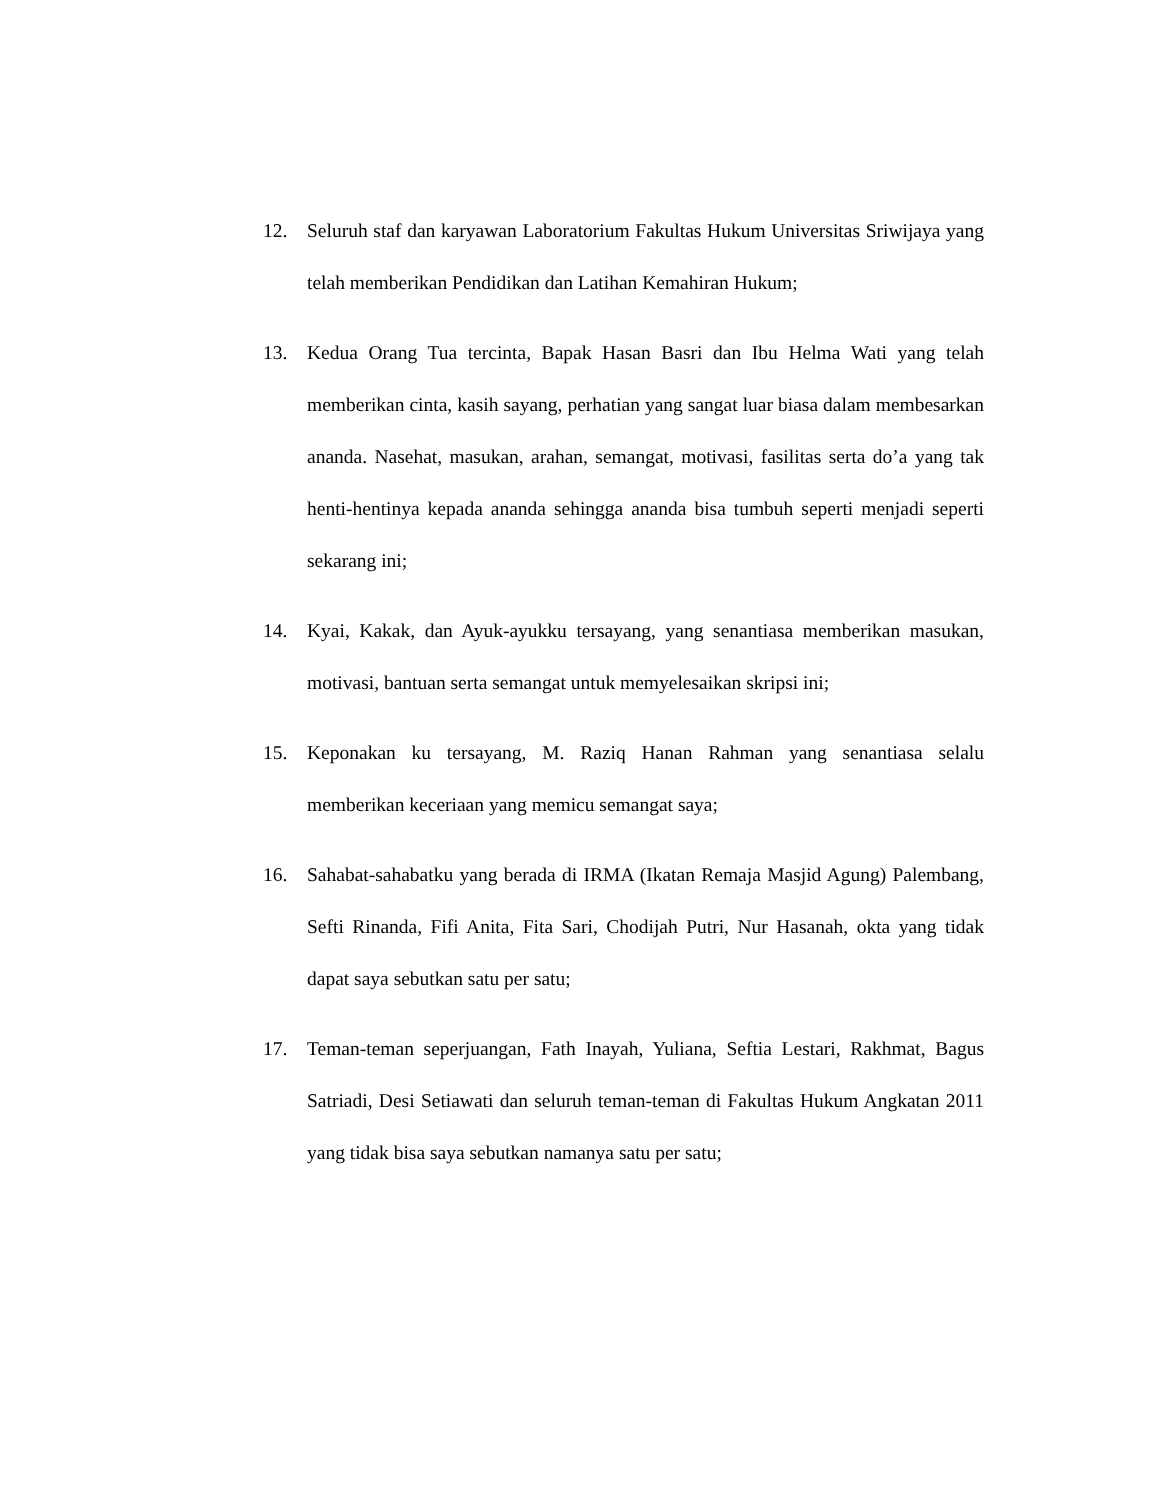12. Seluruh staf dan karyawan Laboratorium Fakultas Hukum Universitas Sriwijaya yang telah memberikan Pendidikan dan Latihan Kemahiran Hukum;
13. Kedua Orang Tua tercinta, Bapak Hasan Basri dan Ibu Helma Wati yang telah memberikan cinta, kasih sayang, perhatian yang sangat luar biasa dalam membesarkan ananda. Nasehat, masukan, arahan, semangat, motivasi, fasilitas serta do’a yang tak henti-hentinya kepada ananda sehingga ananda bisa tumbuh seperti menjadi seperti sekarang ini;
14. Kyai, Kakak, dan Ayuk-ayukku tersayang, yang senantiasa memberikan masukan, motivasi, bantuan serta semangat untuk memyelesaikan skripsi ini;
15. Keponakan ku tersayang, M. Raziq Hanan Rahman yang senantiasa selalu memberikan keceriaan yang memicu semangat saya;
16. Sahabat-sahabatku yang berada di IRMA (Ikatan Remaja Masjid Agung) Palembang, Sefti Rinanda, Fifi Anita, Fita Sari, Chodijah Putri, Nur Hasanah, okta yang tidak dapat saya sebutkan satu per satu;
17. Teman-teman seperjuangan, Fath Inayah, Yuliana, Seftia Lestari, Rakhmat, Bagus Satriadi, Desi Setiawati dan seluruh teman-teman di Fakultas Hukum Angkatan 2011 yang tidak bisa saya sebutkan namanya satu per satu;